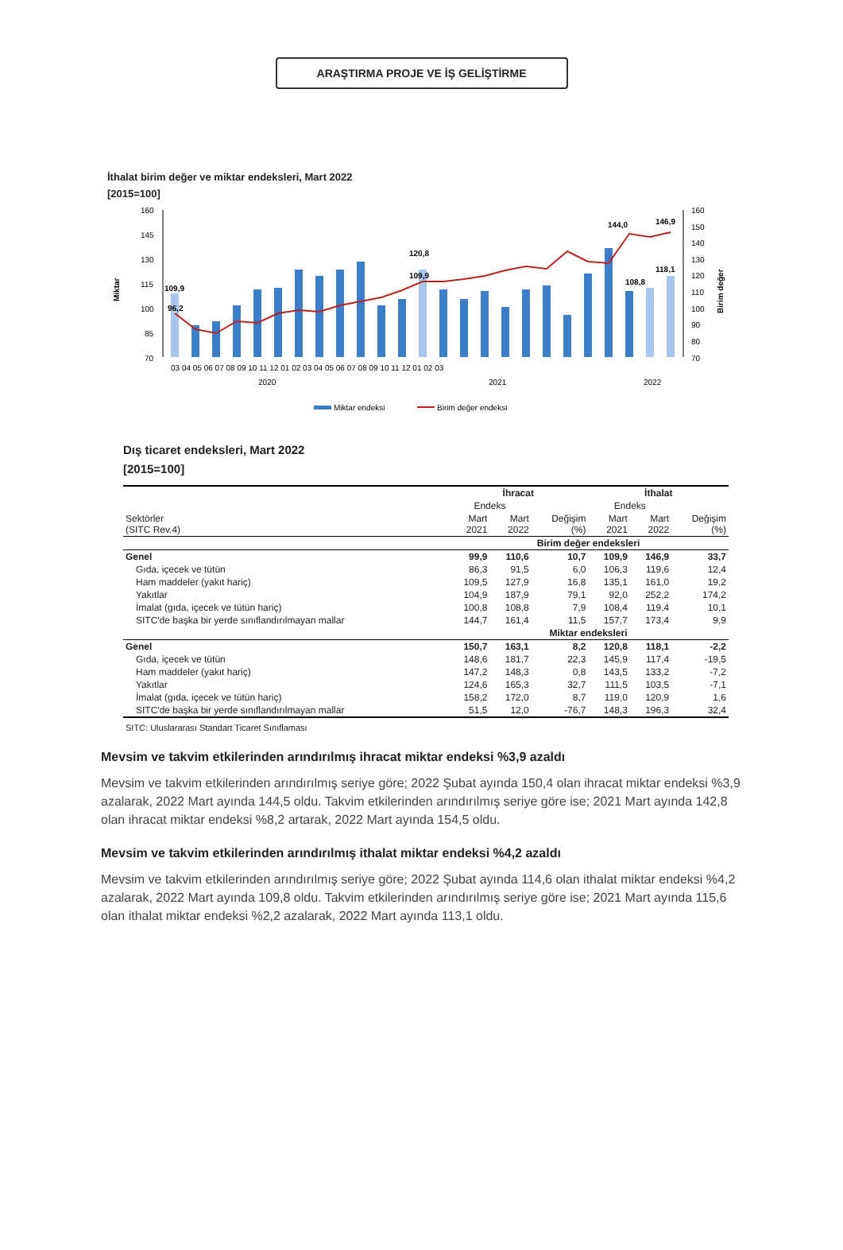ARAŞTIRMA PROJE VE İŞ GELİŞTİRME
İthalat birim değer ve miktar endeksleri, Mart 2022
[2015=100]
Miktar
Birim değer
160
145
130
115
100
85
70
109,9
96,2
120,8
109,9
108,8
118,1
144,0
146,9
160
150
140
130
120
110
100
90
80
70
03 04 05 06 07 08 09 10 11 12 01 02 03 04 05 06 07 08 09 10 11 12 01 02 03
2020
2021
2022
Miktar endeksi
Birim değer endeksi
Dış ticaret endeksleri, Mart 2022
[2015=100]
| | İhracat | | | İthalat | | |
| --- | --- | --- | --- | --- | --- | --- |
| | Endeks | | | Endeks | | |
| Sektörler (SITC Rev.4) | Mart 2021 | Mart 2022 | Değişim (%) | Mart 2021 | Mart 2022 | Değişim (%) |
| | Birim değer endeksleri | | | | | |
| Genel | 99,9 | 110,6 | 10,7 | 109,9 | 146,9 | 33,7 |
| Gıda, içecek ve tütün | 86,3 | 91,5 | 6,0 | 106,3 | 119,6 | 12,4 |
| Ham maddeler (yakıt hariç) | 109,5 | 127,9 | 16,8 | 135,1 | 161,0 | 19,2 |
| Yakıtlar | 104,9 | 187,9 | 79,1 | 92,0 | 252,2 | 174,2 |
| İmalat (gıda, içecek ve tütün hariç) | 100,8 | 108,8 | 7,9 | 108,4 | 119,4 | 10,1 |
| SITC'de başka bir yerde sınıflandırılmayan mallar | 144,7 | 161,4 | 11,5 | 157,7 | 173,4 | 9,9 |
| | Miktar endeksleri | | | | | |
| Genel | 150,7 | 163,1 | 8,2 | 120,8 | 118,1 | -2,2 |
| Gıda, içecek ve tütün | 148,6 | 181,7 | 22,3 | 145,9 | 117,4 | -19,5 |
| Ham maddeler (yakıt hariç) | 147,2 | 148,3 | 0,8 | 143,5 | 133,2 | -7,2 |
| Yakıtlar | 124,6 | 165,3 | 32,7 | 111,5 | 103,5 | -7,1 |
| İmalat (gıda, içecek ve tütün hariç) | 158,2 | 172,0 | 8,7 | 119,0 | 120,9 | 1,6 |
| SITC'de başka bir yerde sınıflandırılmayan mallar | 51,5 | 12,0 | -76,7 | 148,3 | 196,3 | 32,4 |
SITC: Uluslararası Standart Ticaret Sınıflaması
Mevsim ve takvim etkilerinden arındırılmış ihracat miktar endeksi %3,9 azaldı
Mevsim ve takvim etkilerinden arındırılmış seriye göre; 2022 Şubat ayında 150,4 olan ihracat miktar endeksi %3,9 azalarak, 2022 Mart ayında 144,5 oldu. Takvim etkilerinden arındırılmış seriye göre ise; 2021 Mart ayında 142,8 olan ihracat miktar endeksi %8,2 artarak, 2022 Mart ayında 154,5 oldu.
Mevsim ve takvim etkilerinden arındırılmış ithalat miktar endeksi %4,2 azaldı
Mevsim ve takvim etkilerinden arındırılmış seriye göre; 2022 Şubat ayında 114,6 olan ithalat miktar endeksi %4,2 azalarak, 2022 Mart ayında 109,8 oldu. Takvim etkilerinden arındırılmış seriye göre ise; 2021 Mart ayında 115,6 olan ithalat miktar endeksi %2,2 azalarak, 2022 Mart ayında 113,1 oldu.